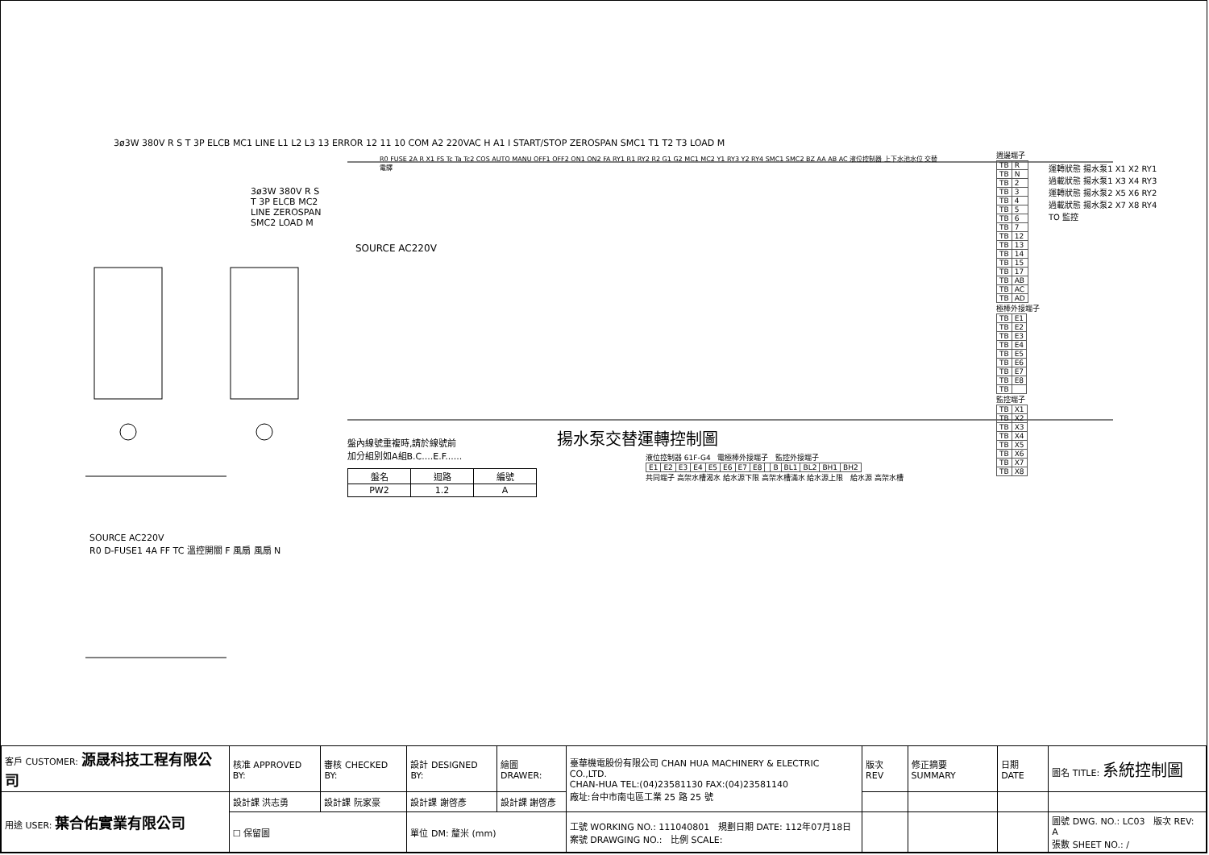3ø3W 380V R S T 3P ELCB MC1 LINE L1 L2 L3 13 ERROR 12 11 10 COM A2 220VAC H A1 I START/STOP ZEROSPAN SMC1 T1 T2 T3 LOAD M
3ø3W 380V R S T 3P ELCB MC2 LINE ZEROSPAN SMC2 LOAD M
SOURCE AC220V
R0 FUSE 2A R X1 FS Tc Ta Tc2 COS AUTO MANU OFF1 OFF2 ON1 ON2 FA RY1 R1 RY2 R2 G1 G2 MC1 MC2 Y1 RY3 Y2 RY4 SMC1 SMC2 BZ AA AB AC 液位控制器 上下水池水位 交替電驛
揚水泵交替運轉控制圖
盤內線號重複時,請於線號前
加分組別如A組B.C....E.F......
| 盤名 | 迴路 | 編號 |
| --- | --- | --- |
| PW2 | 1.2 | A |
液位控制器 61F-G4 電極棒外接端子 監控外接端子
| E1 | E2 | E3 | E4 | E5 | E6 | E7 | E8 | | B | BL1 | BL2 | BH1 | BH2 |
共同端子 高架水槽渴水 給水源下限 高架水槽滿水 給水源上限 給水源 高架水槽
週邊端子
| TB | R |
| TB | N |
| TB | 2 |
| TB | 3 |
| TB | 4 |
| TB | 5 |
| TB | 6 |
| TB | 7 |
| TB | 12 |
| TB | 13 |
| TB | 14 |
| TB | 15 |
| TB | 17 |
| TB | AB |
| TB | AC |
| TB | AD |
極棒外接端子
| TB | E1 |
| TB | E2 |
| TB | E3 |
| TB | E4 |
| TB | E5 |
| TB | E6 |
| TB | E7 |
| TB | E8 |
| TB | |
監控端子
| TB | X1 |
| TB | X2 |
| TB | X3 |
| TB | X4 |
| TB | X5 |
| TB | X6 |
| TB | X7 |
| TB | X8 |
運轉狀態 揚水泵1 X1 X2 RY1
過載狀態 揚水泵1 X3 X4 RY3
運轉狀態 揚水泵2 X5 X6 RY2
過載狀態 揚水泵2 X7 X8 RY4
TO 監控
SOURCE AC220V
R0 D-FUSE1 4A FF TC 溫控開關 F 風扇 風扇 N
| 客戶 CUSTOMER: 源晟科技工程有限公司 | 核准 APPROVED BY: | 審核 CHECKED BY: | 設計 DESIGNED BY: | 繪圖 DRAWER: | 臺華機電股份有限公司 CHAN HUA MACHINERY & ELECTRIC CO.,LTD. CHAN-HUA TEL:(04)23581130 FAX:(04)23581140 廠址:台中市南屯區工業 25 路 25 號 | 版次 REV | 修正摘要 SUMMARY | 日期 DATE | 圖名 TITLE: 系統控制圖 |
| 用途 USER: 葉合佑實業有限公司 | 設計課 洪志勇 | 設計課 阮家豪 | 設計課 謝啓彥 | 設計課 謝啓彥 | | | | | |
| | ☐ 保留圖 | | 單位 DM: 釐米 (mm) | | 工號 WORKING NO.: 111040801 規劃日期 DATE: 112年07月18日 案號 DRAWGING NO.: 比例 SCALE: | | | | 圖號 DWG. NO.: LC03 版次 REV: A 張數 SHEET NO.: / |